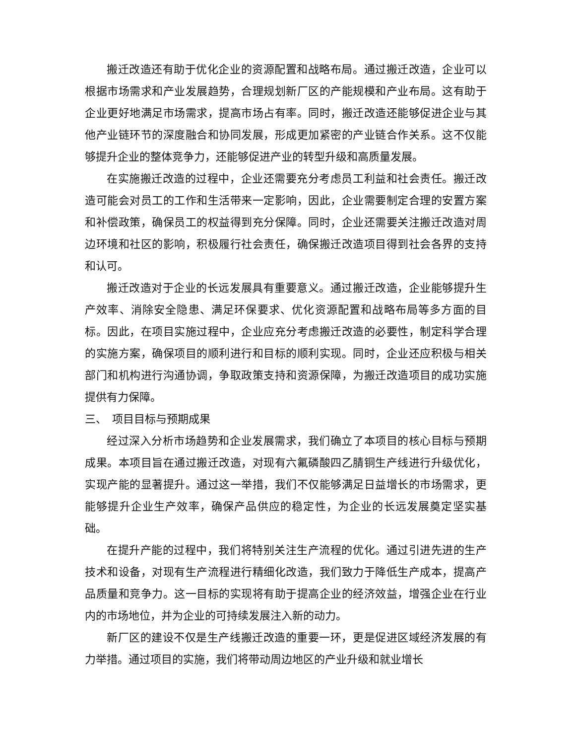搬迁改造还有助于优化企业的资源配置和战略布局。通过搬迁改造，企业可以根据市场需求和产业发展趋势，合理规划新厂区的产能规模和产业布局。这有助于企业更好地满足市场需求，提高市场占有率。同时，搬迁改造还能够促进企业与其他产业链环节的深度融合和协同发展，形成更加紧密的产业链合作关系。这不仅能够提升企业的整体竞争力，还能够促进产业的转型升级和高质量发展。
在实施搬迁改造的过程中，企业还需要充分考虑员工利益和社会责任。搬迁改造可能会对员工的工作和生活带来一定影响，因此，企业需要制定合理的安置方案和补偿政策，确保员工的权益得到充分保障。同时，企业还需要关注搬迁改造对周边环境和社区的影响，积极履行社会责任，确保搬迁改造项目得到社会各界的支持和认可。
搬迁改造对于企业的长远发展具有重要意义。通过搬迁改造，企业能够提升生产效率、消除安全隐患、满足环保要求、优化资源配置和战略布局等多方面的目标。因此，在项目实施过程中，企业应充分考虑搬迁改造的必要性，制定科学合理的实施方案，确保项目的顺利进行和目标的顺利实现。同时，企业还应积极与相关部门和机构进行沟通协调，争取政策支持和资源保障，为搬迁改造项目的成功实施提供有力保障。
三、　项目目标与预期成果
经过深入分析市场趋势和企业发展需求，我们确立了本项目的核心目标与预期成果。本项目旨在通过搬迁改造，对现有六氟磷酸四乙腈铜生产线进行升级优化，实现产能的显著提升。通过这一举措，我们不仅能够满足日益增长的市场需求，更能够提升企业生产效率，确保产品供应的稳定性，为企业的长远发展奠定坚实基础。
在提升产能的过程中，我们将特别关注生产流程的优化。通过引进先进的生产技术和设备，对现有生产流程进行精细化改造，我们致力于降低生产成本，提高产品质量和竞争力。这一目标的实现将有助于提高企业的经济效益，增强企业在行业内的市场地位，并为企业的可持续发展注入新的动力。
新厂区的建设不仅是生产线搬迁改造的重要一环，更是促进区域经济发展的有力举措。通过项目的实施，我们将带动周边地区的产业升级和就业增长